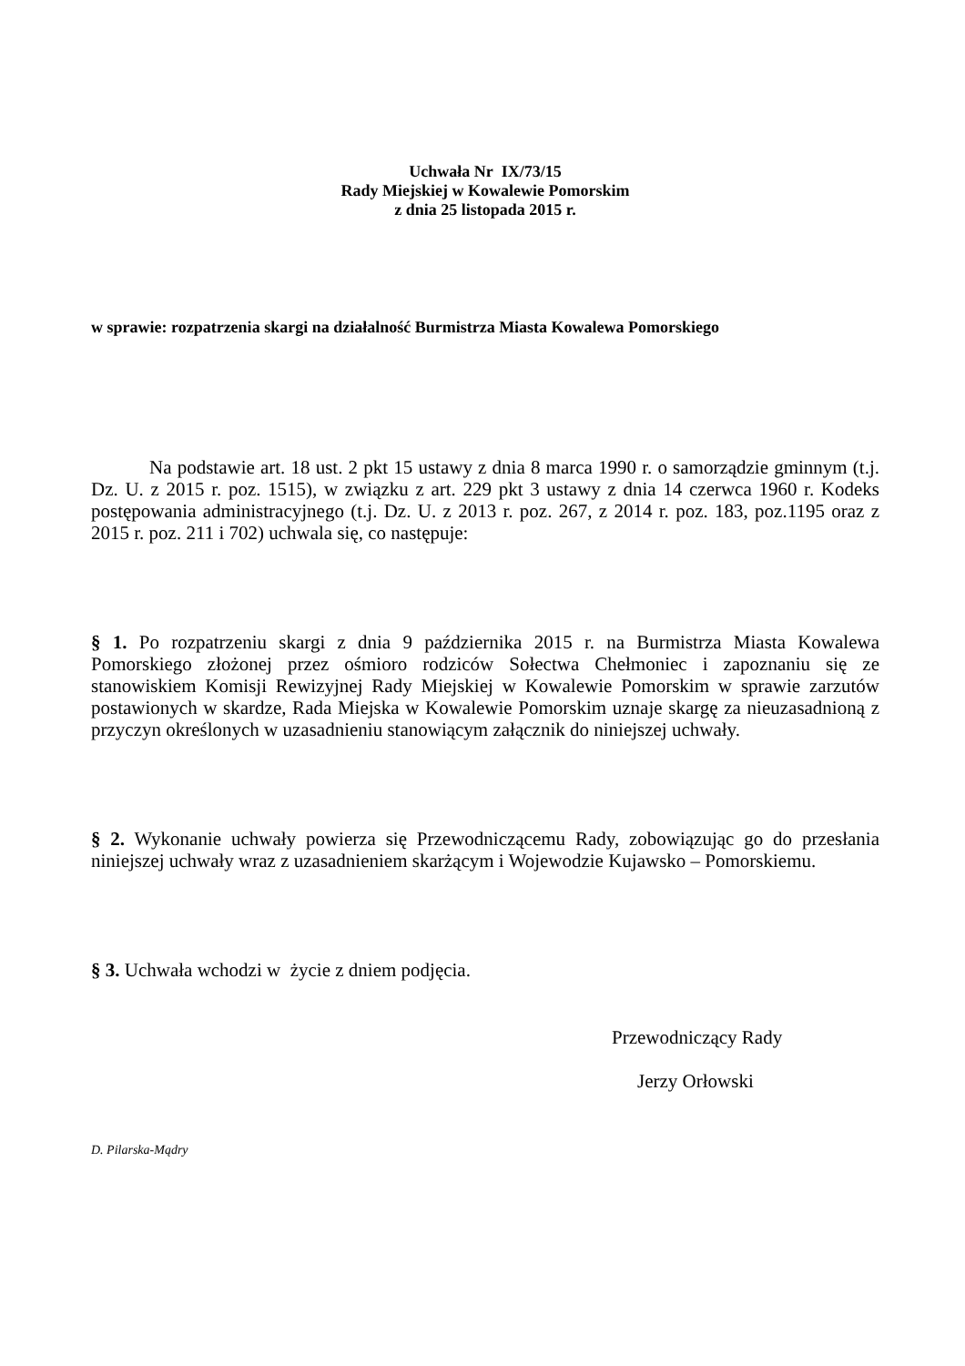Uchwała Nr IX/73/15
Rady Miejskiej w Kowalewie Pomorskim
z dnia 25 listopada 2015 r.
w sprawie: rozpatrzenia skargi na działalność Burmistrza Miasta Kowalewa Pomorskiego
Na podstawie art. 18 ust. 2 pkt 15 ustawy z dnia 8 marca 1990 r. o samorządzie gminnym (t.j. Dz. U. z 2015 r. poz. 1515), w związku z art. 229 pkt 3 ustawy z dnia 14 czerwca 1960 r. Kodeks postępowania administracyjnego (t.j. Dz. U. z 2013 r. poz. 267, z 2014 r. poz. 183, poz.1195 oraz z 2015 r. poz. 211 i 702) uchwala się, co następuje:
§ 1. Po rozpatrzeniu skargi z dnia 9 października 2015 r. na Burmistrza Miasta Kowalewa Pomorskiego złożonej przez ośmioro rodziców Sołectwa Chełmoniec i zapoznaniu się ze stanowiskiem Komisji Rewizyjnej Rady Miejskiej w Kowalewie Pomorskim w sprawie zarzutów postawionych w skardze, Rada Miejska w Kowalewie Pomorskim uznaje skargę za nieuzasadnioną z przyczyn określonych w uzasadnieniu stanowiącym załącznik do niniejszej uchwały.
§ 2. Wykonanie uchwały powierza się Przewodniczącemu Rady, zobowiązując go do przesłania niniejszej uchwały wraz z uzasadnieniem skarżącym i Wojewodzie Kujawsko – Pomorskiemu.
§ 3. Uchwała wchodzi w życie z dniem podjęcia.
Przewodniczący Rady
Jerzy Orłowski
D. Pilarska-Mądry